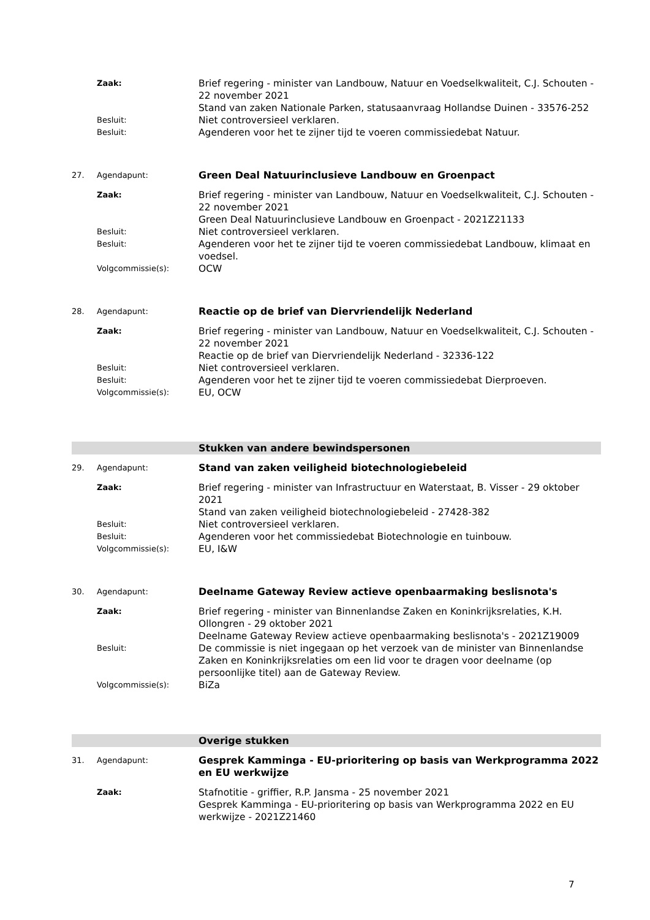Zaak:
Brief regering - minister van Landbouw, Natuur en Voedselkwaliteit, C.J. Schouten - 22 november 2021
Stand van zaken Nationale Parken, statusaanvraag Hollandse Duinen - 33576-252
Besluit:
Niet controversieel verklaren.
Besluit:
Agenderen voor het te zijner tijd te voeren commissiedebat Natuur.
27. Agendapunt:
Green Deal Natuurinclusieve Landbouw en Groenpact
Zaak:
Brief regering - minister van Landbouw, Natuur en Voedselkwaliteit, C.J. Schouten - 22 november 2021
Green Deal Natuurinclusieve Landbouw en Groenpact - 2021Z21133
Besluit:
Niet controversieel verklaren.
Besluit:
Agenderen voor het te zijner tijd te voeren commissiedebat Landbouw, klimaat en voedsel.
Volgcommissie(s):
OCW
28. Agendapunt:
Reactie op de brief van Diervriendelijk Nederland
Zaak:
Brief regering - minister van Landbouw, Natuur en Voedselkwaliteit, C.J. Schouten - 22 november 2021
Reactie op de brief van Diervriendelijk Nederland - 32336-122
Besluit:
Niet controversieel verklaren.
Besluit:
Agenderen voor het te zijner tijd te voeren commissiedebat Dierproeven.
Volgcommissie(s):
EU, OCW
Stukken van andere bewindspersonen
29. Agendapunt:
Stand van zaken veiligheid biotechnologiebeleid
Zaak:
Brief regering - minister van Infrastructuur en Waterstaat, B. Visser - 29 oktober 2021
Stand van zaken veiligheid biotechnologiebeleid - 27428-382
Besluit:
Niet controversieel verklaren.
Besluit:
Agenderen voor het commissiedebat Biotechnologie en tuinbouw.
Volgcommissie(s):
EU, I&W
30. Agendapunt:
Deelname Gateway Review actieve openbaarmaking beslisnota's
Zaak:
Brief regering - minister van Binnenlandse Zaken en Koninkrijksrelaties, K.H. Ollongren - 29 oktober 2021
Deelname Gateway Review actieve openbaarmaking beslisnota's - 2021Z19009
Besluit:
De commissie is niet ingegaan op het verzoek van de minister van Binnenlandse Zaken en Koninkrijksrelaties om een lid voor te dragen voor deelname (op persoonlijke titel) aan de Gateway Review.
Volgcommissie(s):
BiZa
Overige stukken
31. Agendapunt:
Gesprek Kamminga - EU-prioritering op basis van Werkprogramma 2022 en EU werkwijze
Zaak:
Stafnotitie - griffier, R.P. Jansma - 25 november 2021
Gesprek Kamminga - EU-prioritering op basis van Werkprogramma 2022 en EU werkwijze - 2021Z21460
7